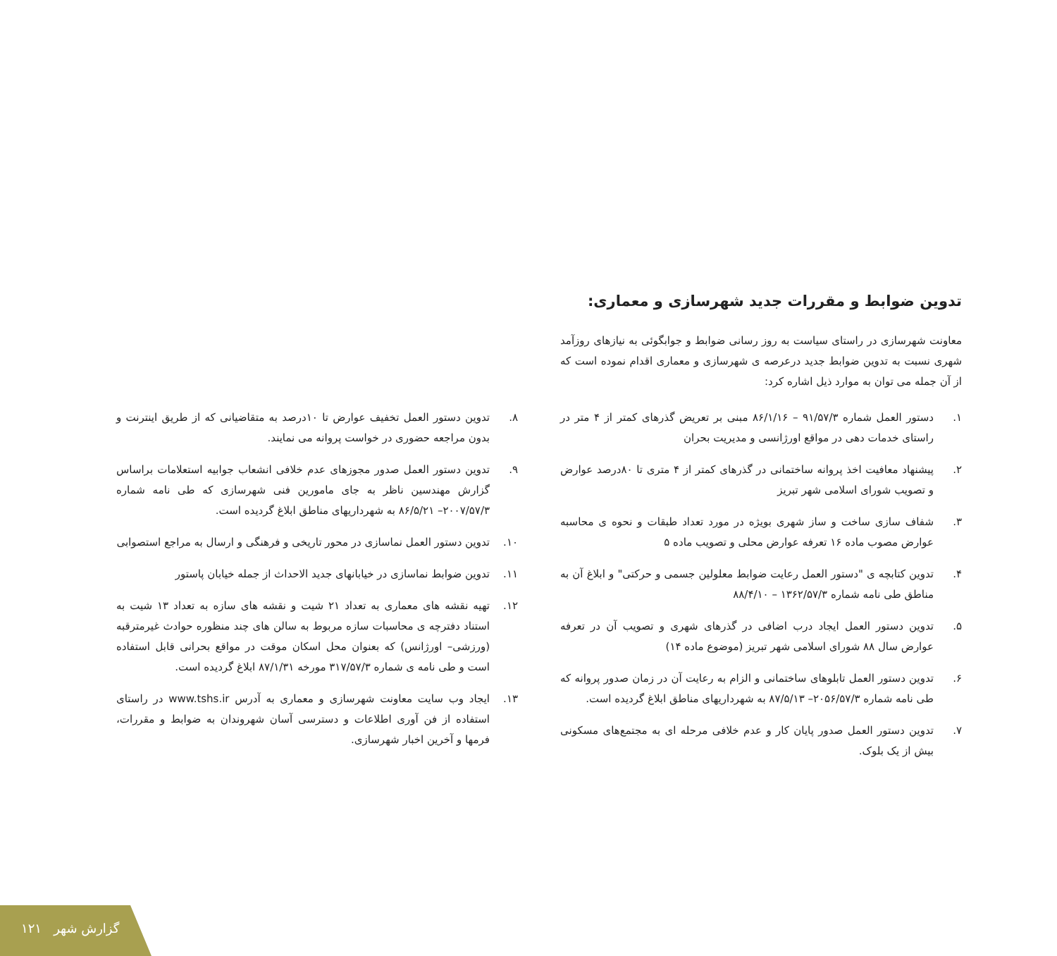تدوین ضوابط و مقررات جدید شهرسازی و معماری:
معاونت شهرسازی در راستای سیاست به روز رسانی ضوابط و جوابگوئی به نیازهای روزآمد شهری نسبت به تدوین ضوابط جدید درعرصه ی شهرسازی و معماری اقدام نموده است که از آن جمله می توان به موارد ذیل اشاره کرد:
۱. دستور العمل شماره ۹۱/۵۷/۳ – ۸۶/۱/۱۶ مبنی بر تعریض گذرهای کمتر از ۴ متر در راستای خدمات دهی در مواقع اورژانسی و مدیریت بحران
۲. پیشنهاد معافیت اخذ پروانه ساختمانی در گذرهای کمتر از ۴ متری تا ۸۰درصد عوارض و تصویب شورای اسلامی شهر تبریز
۳. شفاف سازی ساخت و ساز شهری بویژه در مورد تعداد طبقات و نحوه ی محاسبه عوارض مصوب ماده ۱۶ تعرفه عوارض محلی و تصویب ماده ۵
۴. تدوین کتابچه ی "دستور العمل رعایت ضوابط معلولین جسمی و حرکتی" و ابلاغ آن به مناطق طی نامه شماره ۱۳۶۲/۵۷/۳ – ۸۸/۴/۱۰
۵. تدوین دستور العمل ایجاد درب اضافی در گذرهای شهری و تصویب آن در تعرفه عوارض سال ۸۸ شورای اسلامی شهر تبریز (موضوع ماده ۱۴)
۶. تدوین دستور العمل تابلوهای ساختمانی و الزام به رعایت آن در زمان صدور پروانه که طی نامه شماره ۲۰۵۶/۵۷/۳– ۸۷/۵/۱۳ به شهرداریهای مناطق ابلاغ گردیده است.
۷. تدوین دستور العمل صدور پایان کار و عدم خلافی مرحله ای به مجتمع‌های مسکونی بیش از یک بلوک.
۸. تدوین دستور العمل تخفیف عوارض تا ۱۰درصد به متقاضیانی که از طریق اینترنت و بدون مراجعه حضوری در خواست پروانه می نمایند.
۹. تدوین دستور العمل صدور مجوزهای عدم خلافی انشعاب جوابیه استعلامات براساس گزارش مهندسین ناظر به جای مامورین فنی شهرسازی که طی نامه شماره ۲۰۰۷/۵۷/۳– ۸۶/۵/۲۱ به شهرداریهای مناطق ابلاغ گردیده است.
۱۰. تدوین دستور العمل نماسازی در محور تاریخی و فرهنگی و ارسال به مراجع استصوابی
۱۱. تدوین ضوابط نماسازی در خیابانهای جدید الاحداث از جمله خیابان پاستور
۱۲. تهیه نقشه های معماری به تعداد ۲۱ شیت و نقشه های سازه به تعداد ۱۳ شیت به استناد دفترچه ی محاسبات سازه مربوط به سالن های چند منظوره حوادث غیرمترقبه (ورزشی– اورژانس) که بعنوان محل اسکان موقت در مواقع بحرانی قابل استفاده است و طی نامه ی شماره ۳۱۷/۵۷/۳ مورخه ۸۷/۱/۳۱ ابلاغ گردیده است.
۱۳. ایجاد وب سایت معاونت شهرسازی و معماری به آدرس www.tshs.ir در راستای استفاده از فن آوری اطلاعات و دسترسی آسان شهروندان به ضوابط و مقررات، فرمها و آخرین اخبار شهرسازی.
۱۲۱ گزارش شهر